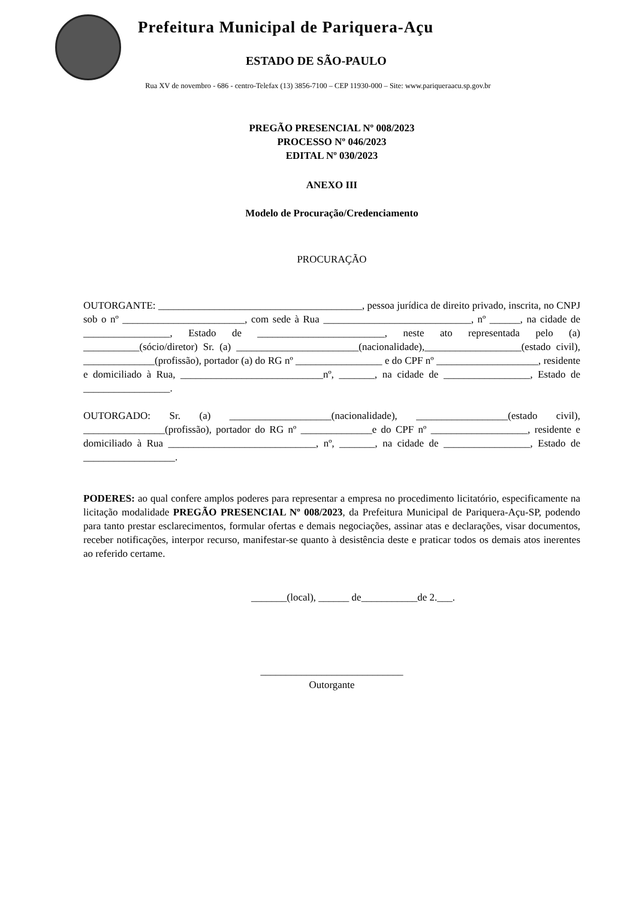Prefeitura Municipal de Pariquera-Açu
ESTADO DE SÃO-PAULO
Rua XV de novembro - 686 - centro-Telefax (13) 3856-7100 – CEP 11930-000 – Site: www.pariqueraacu.sp.gov.br
PREGÃO PRESENCIAL Nº 008/2023
PROCESSO Nº 046/2023
EDITAL Nº 030/2023
ANEXO III
Modelo de Procuração/Credenciamento
PROCURAÇÃO
OUTORGANTE: ________________________________________, pessoa jurídica de direito privado, inscrita, no CNPJ sob o nº ________________________, com sede à Rua _____________________________, nº ______, na cidade de _________________, Estado de _________________________, neste ato representada pelo (a) ___________(sócio/diretor) Sr. (a) ________________________(nacionalidade),___________________(estado civil), ______________(profissão), portador (a) do RG nº _________________ e do CPF nº ____________________, residente e domiciliado à Rua, ____________________________nº, _______, na cidade de _________________, Estado de _________________.
OUTORGADO: Sr. (a) ____________________(nacionalidade), __________________(estado civil), ________________(profissão), portador do RG nº ______________e do CPF nº ___________________, residente e domiciliado à Rua _____________________________, nº, _______, na cidade de _________________, Estado de __________________.
PODERES: ao qual confere amplos poderes para representar a empresa no procedimento licitatório, especificamente na licitação modalidade PREGÃO PRESENCIAL Nº 008/2023, da Prefeitura Municipal de Pariquera-Açu-SP, podendo para tanto prestar esclarecimentos, formular ofertas e demais negociações, assinar atas e declarações, visar documentos, receber notificações, interpor recurso, manifestar-se quanto à desistência deste e praticar todos os demais atos inerentes ao referido certame.
_______(local), ______ de___________de 2.___.
____________________________
Outorgante